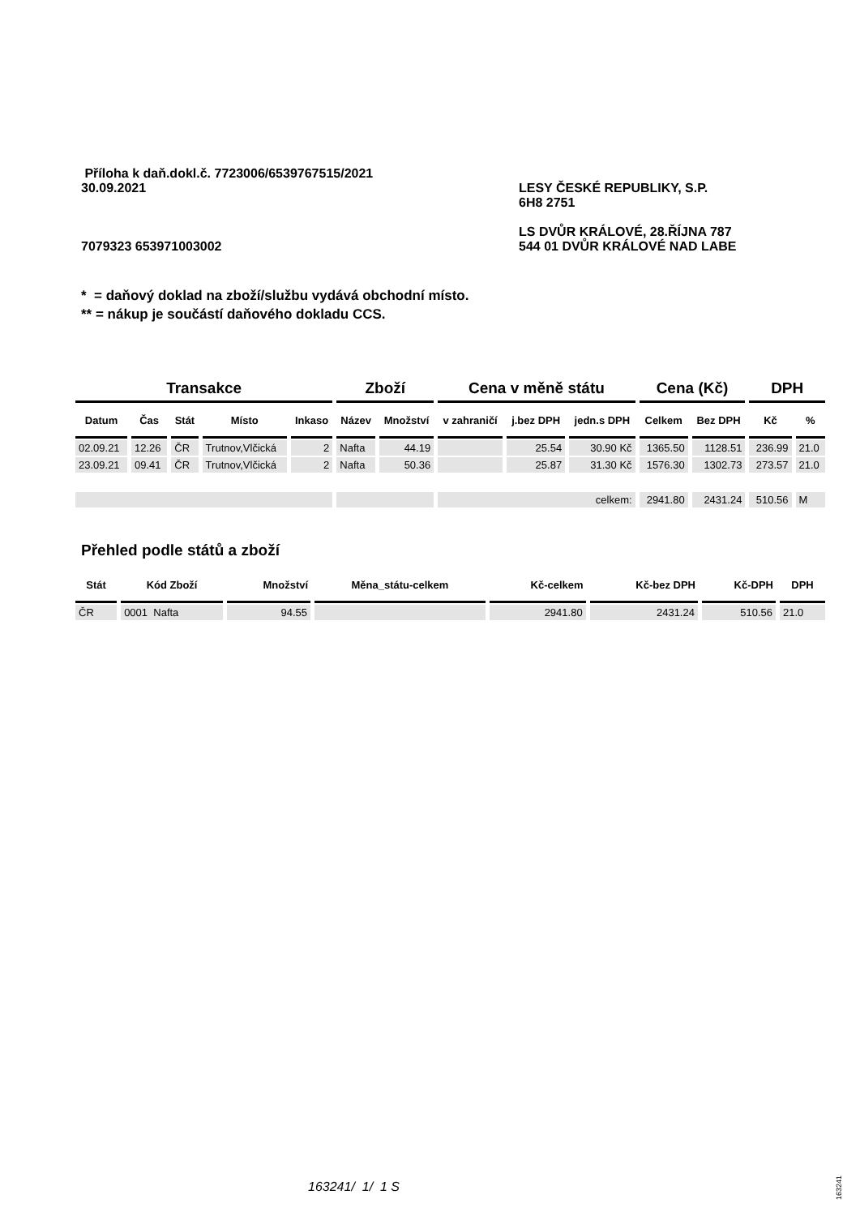Příloha k daň.dokl.č. 7723006/6539767515/2021
30.09.2021 LESY ČESKÉ REPUBLIKY, S.P.
6H8 2751
LS DVŮR KRÁLOVÉ, 28.ŘÍJNA 787
7079323 653971003002 544 01 DVŮR KRÁLOVÉ NAD LABE
* = daňový doklad na zboží/službu vydává obchodní místo.
** = nákup je součástí daňového dokladu CCS.
| Transakce | | | | | Zboží | | Cena v měně státu | | | Cena (Kč) | | DPH | |
| --- | --- | --- | --- | --- | --- | --- | --- | --- | --- | --- | --- | --- | --- |
| Datum | Čas | Stát | Místo | Inkaso | Název | Množství | v zahraničí | j.bez DPH | jedn.s DPH | Celkem | Bez DPH | Kč | % |
| 02.09.21 | 12.26 | ČR | Trutnov,Vlčická | 2 | Nafta | 44.19 | | 25.54 | 30.90 Kč | 1365.50 | 1128.51 | 236.99 | 21.0 |
| 23.09.21 | 09.41 | ČR | Trutnov,Vlčická | 2 | Nafta | 50.36 | | 25.87 | 31.30 Kč | 1576.30 | 1302.73 | 273.57 | 21.0 |
| | | | | | | | celkem: | | | 2941.80 | 2431.24 | 510.56 | M |
Přehled podle států a zboží
| Stát | Kód Zboží | Množství | Měna_státu-celkem | Kč-celkem | Kč-bez DPH | Kč-DPH | DPH |
| --- | --- | --- | --- | --- | --- | --- | --- |
| ČR | 0001 Nafta | 94.55 | | 2941.80 | 2431.24 | 510.56 | 21.0 |
163241/ 1/ 1 S
163241